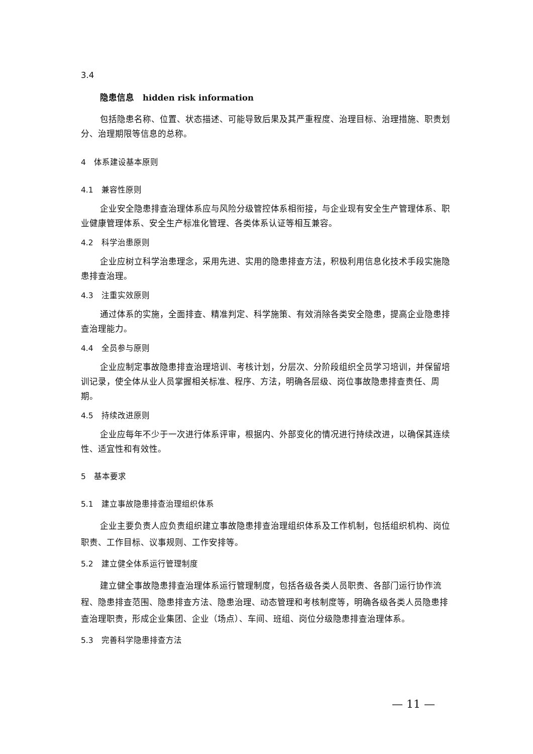3.4
隐患信息　hidden risk information
包括隐患名称、位置、状态描述、可能导致后果及其严重程度、治理目标、治理措施、职责划分、治理期限等信息的总称。
4　体系建设基本原则
4.1　兼容性原则
企业安全隐患排查治理体系应与风险分级管控体系相衔接，与企业现有安全生产管理体系、职业健康管理体系、安全生产标准化管理、各类体系认证等相互兼容。
4.2　科学治患原则
企业应树立科学治患理念，采用先进、实用的隐患排查方法，积极利用信息化技术手段实施隐患排查治理。
4.3　注重实效原则
通过体系的实施，全面排查、精准判定、科学施策、有效消除各类安全隐患，提高企业隐患排查治理能力。
4.4　全员参与原则
企业应制定事故隐患排查治理培训、考核计划，分层次、分阶段组织全员学习培训，并保留培训记录，使全体从业人员掌握相关标准、程序、方法，明确各层级、岗位事故隐患排查责任、周期。
4.5　持续改进原则
企业应每年不少于一次进行体系评审，根据内、外部变化的情况进行持续改进，以确保其连续性、适宜性和有效性。
5　基本要求
5.1　建立事故隐患排查治理组织体系
企业主要负责人应负责组织建立事故隐患排查治理组织体系及工作机制，包括组织机构、岗位职责、工作目标、议事规则、工作安排等。
5.2　建立健全体系运行管理制度
建立健全事故隐患排查治理体系运行管理制度，包括各级各类人员职责、各部门运行协作流程、隐患排查范围、隐患排查方法、隐患治理、动态管理和考核制度等，明确各级各类人员隐患排查治理职责，形成企业集团、企业（场点）、车间、班组、岗位分级隐患排查治理体系。
5.3　完善科学隐患排查方法
— 11 —